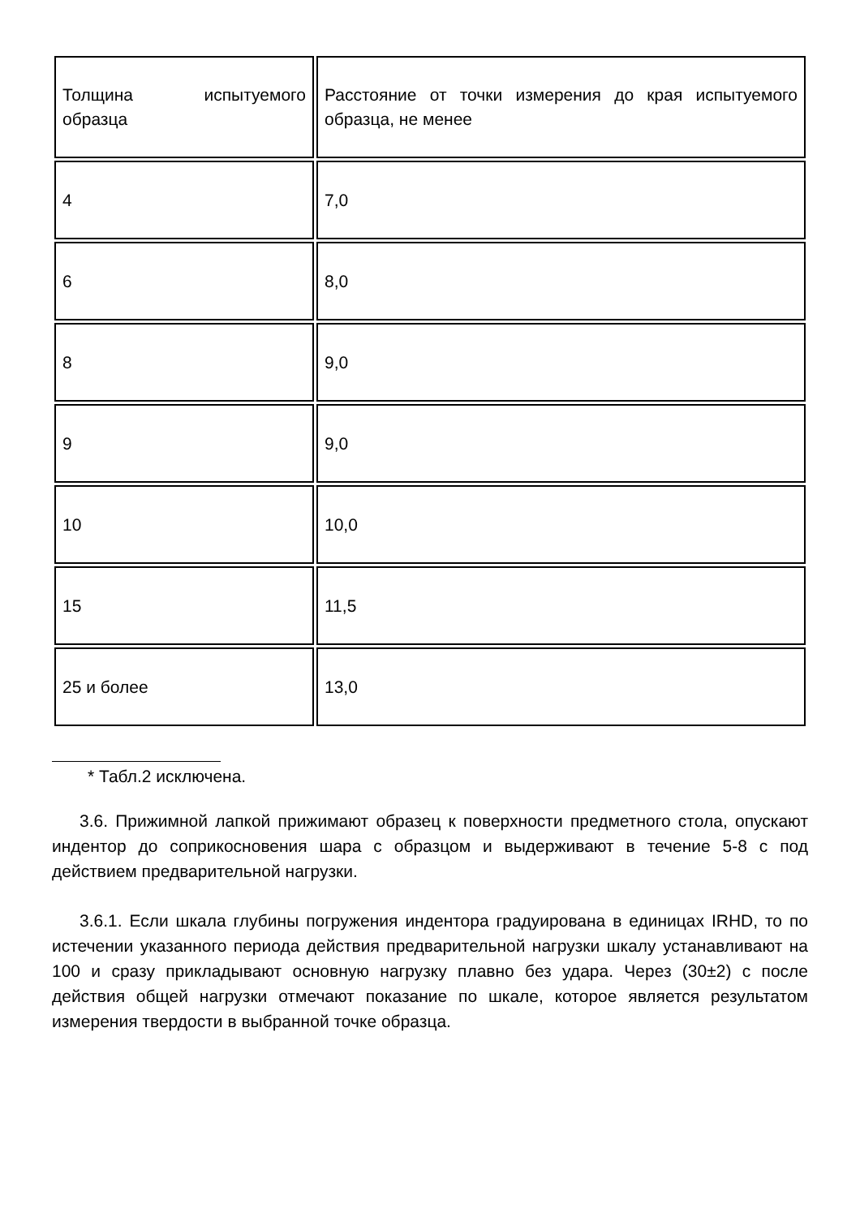| Толщина испытуемого образца | Расстояние от точки измерения до края испытуемого образца, не менее |
| 4 | 7,0 |
| 6 | 8,0 |
| 8 | 9,0 |
| 9 | 9,0 |
| 10 | 10,0 |
| 15 | 11,5 |
| 25 и более | 13,0 |
* Табл.2 исключена.
3.6. Прижимной лапкой прижимают образец к поверхности предметного стола, опускают индентор до соприкосновения шара с образцом и выдерживают в течение 5-8 с под действием предварительной нагрузки.
3.6.1. Если шкала глубины погружения индентора градуирована в единицах IRHD, то по истечении указанного периода действия предварительной нагрузки шкалу устанавливают на 100 и сразу прикладывают основную нагрузку плавно без удара. Через (30±2) с после действия общей нагрузки отмечают показание по шкале, которое является результатом измерения твердости в выбранной точке образца.